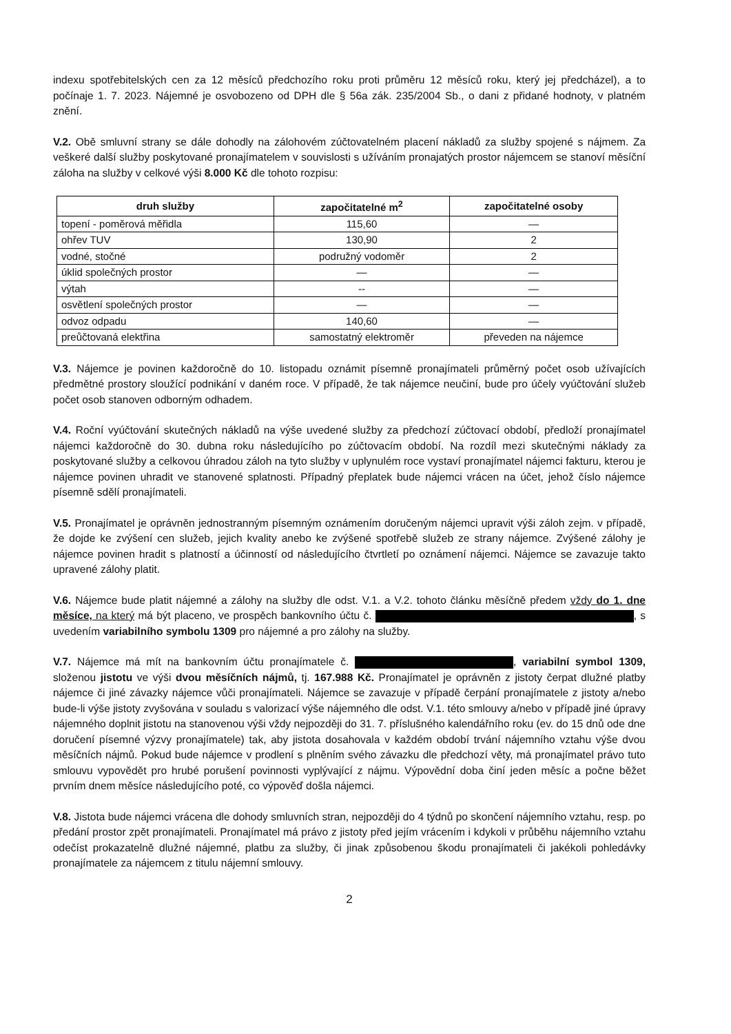indexu spotřebitelských cen za 12 měsíců předchozího roku proti průměru 12 měsíců roku, který jej předcházel), a to počínaje 1. 7. 2023. Nájemné je osvobozeno od DPH dle § 56a zák. 235/2004 Sb., o dani z přidané hodnoty, v platném znění.
V.2. Obě smluvní strany se dále dohodly na zálohovém zúčtovatelném placení nákladů za služby spojené s nájmem. Za veškeré další služby poskytované pronajímatelem v souvislosti s užíváním pronajatých prostor nájemcem se stanoví měsíční záloha na služby v celkové výši 8.000 Kč dle tohoto rozpisu:
| druh služby | započitatelné m<sup>2</sup> | započitatelné osoby |
| --- | --- | --- |
| topení - poměrová měřidla | 115,60 | — |
| ohřev TUV | 130,90 | 2 |
| vodné, stočné | podružný vodoměr | 2 |
| úklid společných prostor | — | — |
| výtah | -- | — |
| osvětlení společných prostor | — | — |
| odvoz odpadu | 140,60 | — |
| preůčtovaná elektřina | samostatný elektroměr | převeden na nájemce |
V.3. Nájemce je povinen každoročně do 10. listopadu oznámit písemně pronajímateli průměrný počet osob užívajících předmětné prostory sloužící podnikání v daném roce. V případě, že tak nájemce neučiní, bude pro účely vyúčtování služeb počet osob stanoven odborným odhadem.
V.4. Roční vyúčtování skutečných nákladů na výše uvedené služby za předchozí zúčtovací období, předloží pronajímatel nájemci každoročně do 30. dubna roku následujícího po zúčtovacím období. Na rozdíl mezi skutečnými náklady za poskytované služby a celkovou úhradou záloh na tyto služby v uplynulém roce vystaví pronajímatel nájemci fakturu, kterou je nájemce povinen uhradit ve stanovené splatnosti. Případný přeplatek bude nájemci vrácen na účet, jehož číslo nájemce písemně sdělí pronajímateli.
V.5. Pronajímatel je oprávněn jednostranným písemným oznámením doručeným nájemci upravit výši záloh zejm. v případě, že dojde ke zvýšení cen služeb, jejich kvality anebo ke zvýšené spotřebě služeb ze strany nájemce. Zvýšené zálohy je nájemce povinen hradit s platností a účinností od následujícího čtvrtletí po oznámení nájemci. Nájemce se zavazuje takto upravené zálohy platit.
V.6. Nájemce bude platit nájemné a zálohy na služby dle odst. V.1. a V.2. tohoto článku měsíčně předem vždy do 1. dne měsíce, na který má být placeno, ve prospěch bankovního účtu č. , s uvedením variabilního symbolu 1309 pro nájemné a pro zálohy na služby.
V.7. Nájemce má mít na bankovním účtu pronajímatele č. , variabilní symbol 1309, složenou jistotu ve výši dvou měsíčních nájmů, tj. 167.988 Kč. Pronajímatel je oprávněn z jistoty čerpat dlužné platby nájemce či jiné závazky nájemce vůči pronajímateli. Nájemce se zavazuje v případě čerpání pronajímatele z jistoty a/nebo bude-li výše jistoty zvyšována v souladu s valorizací výše nájemného dle odst. V.1. této smlouvy a/nebo v případě jiné úpravy nájemného doplnit jistotu na stanovenou výši vždy nejpozději do 31. 7. příslušného kalendářního roku (ev. do 15 dnů ode dne doručení písemné výzvy pronajímatele) tak, aby jistota dosahovala v každém období trvání nájemního vztahu výše dvou měsíčních nájmů. Pokud bude nájemce v prodlení s plněním svého závazku dle předchozí věty, má pronajímatel právo tuto smlouvu vypovědět pro hrubé porušení povinnosti vyplývající z nájmu. Výpovědní doba činí jeden měsíc a počne běžet prvním dnem měsíce následujícího poté, co výpověď došla nájemci.
V.8. Jistota bude nájemci vrácena dle dohody smluvních stran, nejpozději do 4 týdnů po skončení nájemního vztahu, resp. po předání prostor zpět pronajímateli. Pronajímatel má právo z jistoty před jejím vrácením i kdykoli v průběhu nájemního vztahu odečíst prokazatelně dlužné nájemné, platbu za služby, či jinak způsobenou škodu pronajímateli či jakékoli pohledávky pronajímatele za nájemcem z titulu nájemní smlouvy.
2